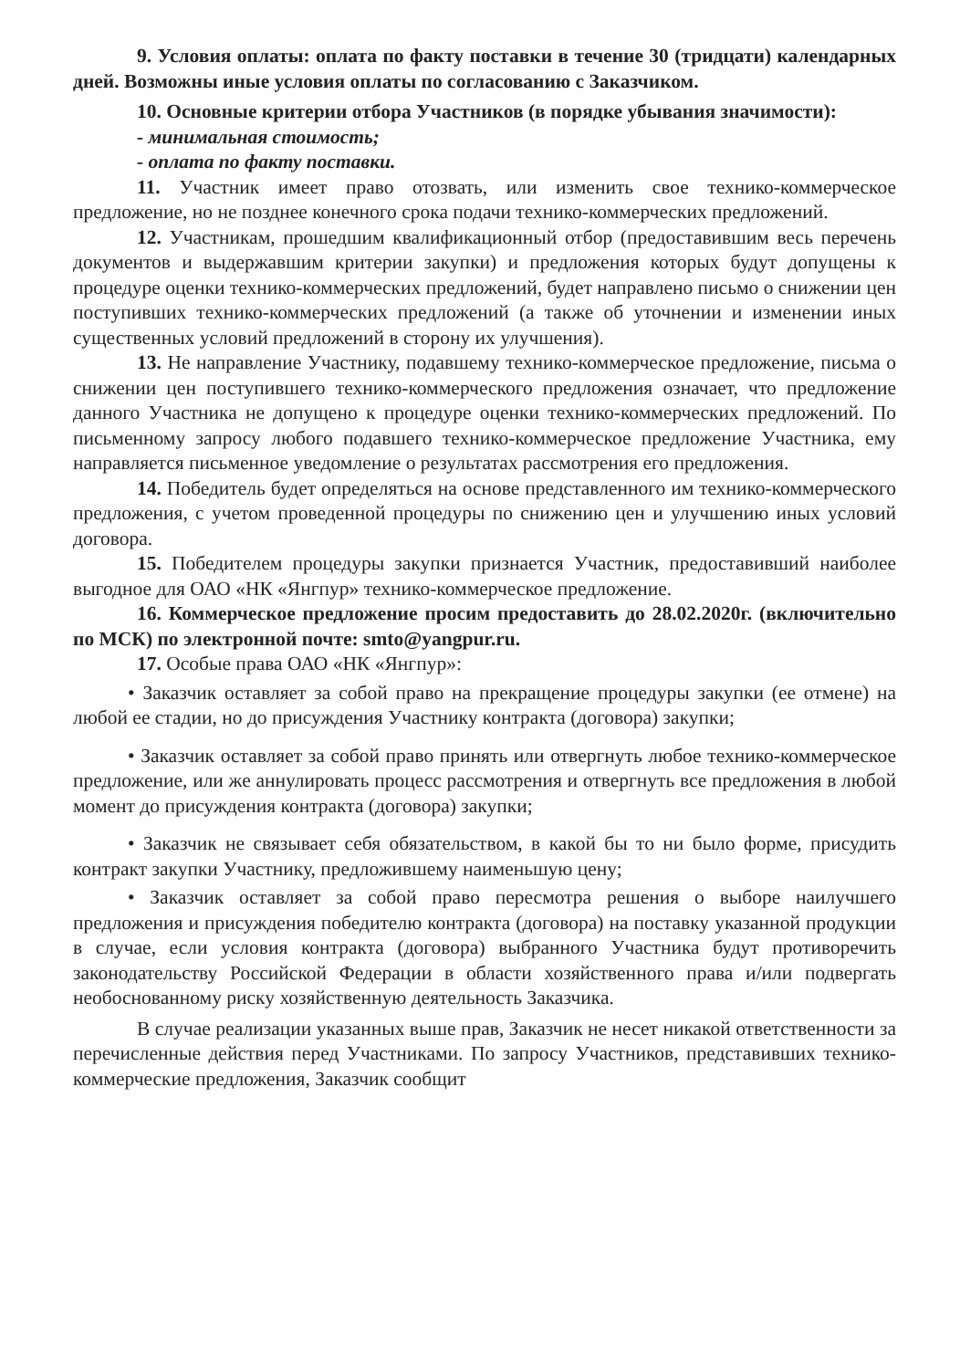9. Условия оплаты: оплата по факту поставки в течение 30 (тридцати) календарных дней. Возможны иные условия оплаты по согласованию с Заказчиком.
10. Основные критерии отбора Участников (в порядке убывания значимости):
- минимальная стоимость;
- оплата по факту поставки.
11. Участник имеет право отозвать, или изменить свое технико-коммерческое предложение, но не позднее конечного срока подачи технико-коммерческих предложений.
12. Участникам, прошедшим квалификационный отбор (предоставившим весь перечень документов и выдержавшим критерии закупки) и предложения которых будут допущены к процедуре оценки технико-коммерческих предложений, будет направлено письмо о снижении цен поступивших технико-коммерческих предложений (а также об уточнении и изменении иных существенных условий предложений в сторону их улучшения).
13. Не направление Участнику, подавшему технико-коммерческое предложение, письма о снижении цен поступившего технико-коммерческого предложения означает, что предложение данного Участника не допущено к процедуре оценки технико-коммерческих предложений. По письменному запросу любого подавшего технико-коммерческое предложение Участника, ему направляется письменное уведомление о результатах рассмотрения его предложения.
14. Победитель будет определяться на основе представленного им технико-коммерческого предложения, с учетом проведенной процедуры по снижению цен и улучшению иных условий договора.
15. Победителем процедуры закупки признается Участник, предоставивший наиболее выгодное для ОАО «НК «Янгпур» технико-коммерческое предложение.
16. Коммерческое предложение просим предоставить до 28.02.2020г. (включительно по МСК) по электронной почте: smto@yangpur.ru.
17. Особые права ОАО «НК «Янгпур»:
• Заказчик оставляет за собой право на прекращение процедуры закупки (ее отмене) на любой ее стадии, но до присуждения Участнику контракта (договора) закупки;
• Заказчик оставляет за собой право принять или отвергнуть любое технико-коммерческое предложение, или же аннулировать процесс рассмотрения и отвергнуть все предложения в любой момент до присуждения контракта (договора) закупки;
• Заказчик не связывает себя обязательством, в какой бы то ни было форме, присудить контракт закупки Участнику, предложившему наименьшую цену;
• Заказчик оставляет за собой право пересмотра решения о выборе наилучшего предложения и присуждения победителю контракта (договора) на поставку указанной продукции в случае, если условия контракта (договора) выбранного Участника будут противоречить законодательству Российской Федерации в области хозяйственного права и/или подвергать необоснованному риску хозяйственную деятельность Заказчика.
В случае реализации указанных выше прав, Заказчик не несет никакой ответственности за перечисленные действия перед Участниками. По запросу Участников, представивших технико-коммерческие предложения, Заказчик сообщит